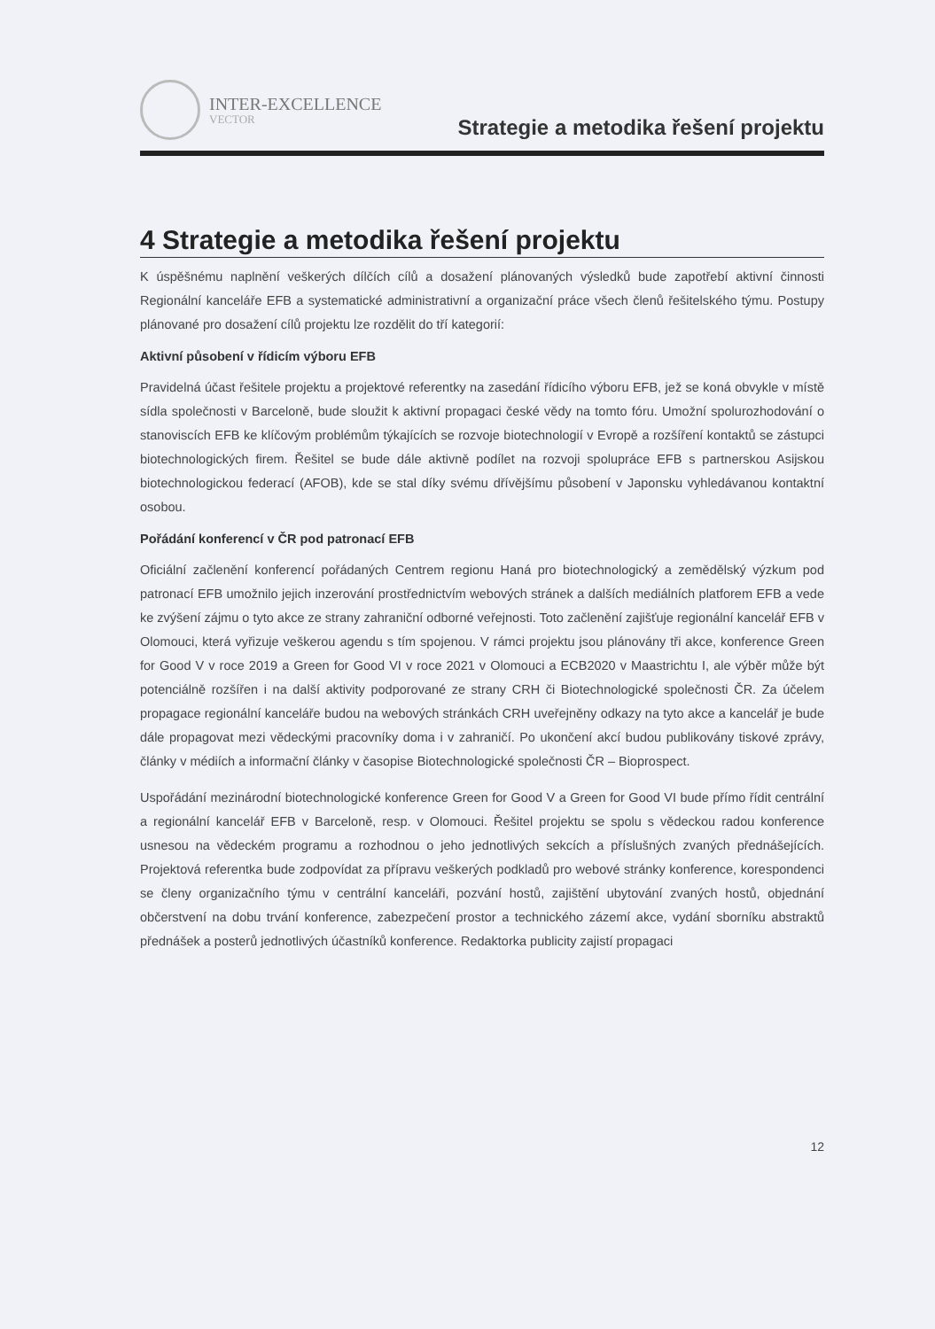INTER-EXCELLENCE
VECTOR
Strategie a metodika řešení projektu
4 Strategie a metodika řešení projektu
K úspěšnému naplnění veškerých dílčích cílů a dosažení plánovaných výsledků bude zapotřebí aktivní činnosti Regionální kanceláře EFB a systematické administrativní a organizační práce všech členů řešitelského týmu. Postupy plánované pro dosažení cílů projektu lze rozdělit do tří kategorií:
Aktivní působení v řídicím výboru EFB
Pravidelná účast řešitele projektu a projektové referentky na zasedání řídicího výboru EFB, jež se koná obvykle v místě sídla společnosti v Barceloně, bude sloužit k aktivní propagaci české vědy na tomto fóru. Umožní spolurozhodování o stanoviscích EFB ke klíčovým problémům týkajících se rozvoje biotechnologií v Evropě a rozšíření kontaktů se zástupci biotechnologických firem. Řešitel se bude dále aktivně podílet na rozvoji spolupráce EFB s partnerskou Asijskou biotechnologickou federací (AFOB), kde se stal díky svému dřívějšímu působení v Japonsku vyhledávanou kontaktní osobou.
Pořádání konferencí v ČR pod patronací EFB
Oficiální začlenění konferencí pořádaných Centrem regionu Haná pro biotechnologický a zemědělský výzkum pod patronací EFB umožnilo jejich inzerování prostřednictvím webových stránek a dalších mediálních platforem EFB a vede ke zvýšení zájmu o tyto akce ze strany zahraniční odborné veřejnosti. Toto začlenění zajišťuje regionální kancelář EFB v Olomouci, která vyřizuje veškerou agendu s tím spojenou. V rámci projektu jsou plánovány tři akce, konference Green for Good V v roce 2019 a Green for Good VI v roce 2021 v Olomouci a ECB2020 v Maastrichtu I, ale výběr může být potenciálně rozšířen i na další aktivity podporované ze strany CRH či Biotechnologické společnosti ČR. Za účelem propagace regionální kanceláře budou na webových stránkách CRH uveřejněny odkazy na tyto akce a kancelář je bude dále propagovat mezi vědeckými pracovníky doma i v zahraničí. Po ukončení akcí budou publikovány tiskové zprávy, články v médiích a informační články v časopise Biotechnologické společnosti ČR – Bioprospect.
Uspořádání mezinárodní biotechnologické konference Green for Good V a Green for Good VI bude přímo řídit centrální a regionální kancelář EFB v Barceloně, resp. v Olomouci. Řešitel projektu se spolu s vědeckou radou konference usnesou na vědeckém programu a rozhodnou o jeho jednotlivých sekcích a příslušných zvaných přednášejících. Projektová referentka bude zodpovídat za přípravu veškerých podkladů pro webové stránky konference, korespondenci se členy organizačního týmu v centrální kanceláři, pozvání hostů, zajištění ubytování zvaných hostů, objednání občerstvení na dobu trvání konference, zabezpečení prostor a technického zázemí akce, vydání sborníku abstraktů přednášek a posterů jednotlivých účastníků konference. Redaktorka publicity zajistí propagaci
12